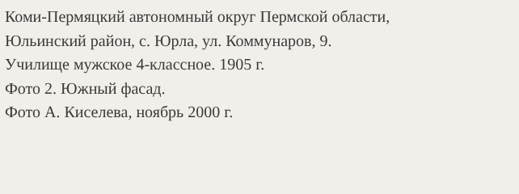Коми-Пермяцкий автономный округ Пермской области,
Юльинский район, с. Юрла, ул. Коммунаров, 9.
Училище мужское 4-классное. 1905 г.
Фото 2. Южный фасад.
Фото А. Киселева, ноябрь 2000 г.